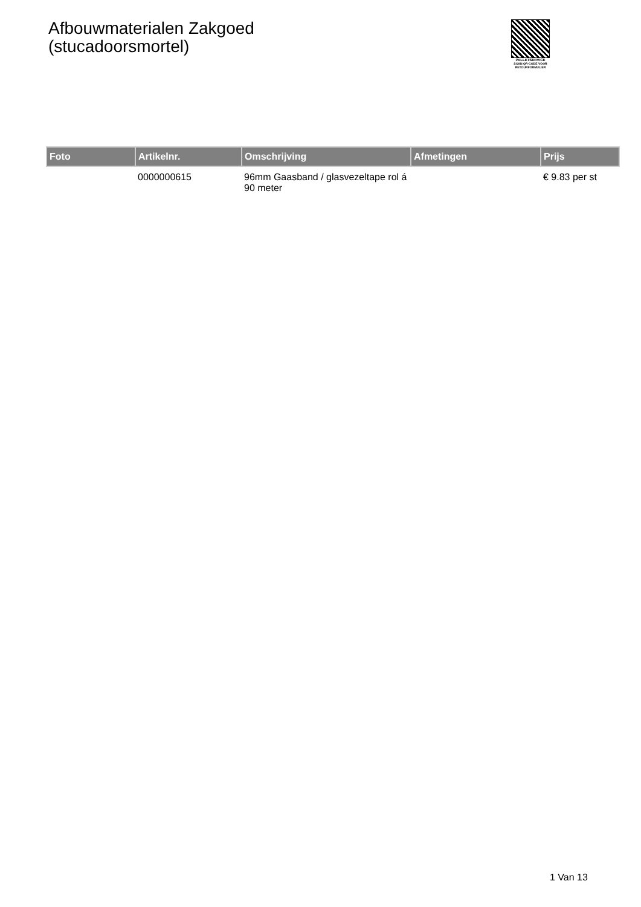Afbouwmaterialen Zakgoed
(stucadoorsmortel)
PALLETSERVICE
SCAN QR-CODE VOOR
RETOURFORMULIER
| Foto | Artikelnr. | Omschrijving | Afmetingen | Prijs |
| --- | --- | --- | --- | --- |
| | 0000000615 | 96mm Gaasband / glasvezeltape rol á 90 meter | | € 9.83 per st |
1 Van 13